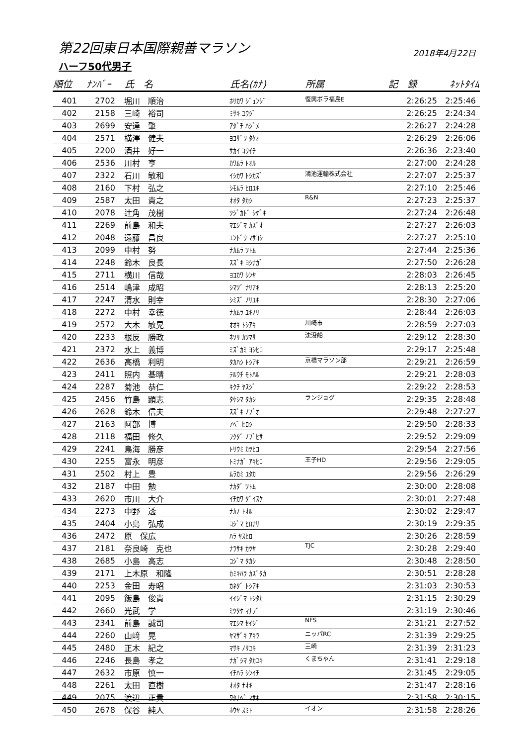第22回東日本国際親善マラソン
2018年4月22日
ハーフ50代男子
| 順位 | ﾅﾝﾊﾞｰ | 氏 名 | 氏名(ｶﾅ) | 所属 | 記 録 | ﾈｯﾄﾀｲﾑ |
| --- | --- | --- | --- | --- | --- | --- |
| 401 | 2702 | 堀川 順治 | ﾎﾘｶﾜ ｼﾞｭﾝｼﾞ | 復興ボラ福島E | 2:26:25 | 2:25:46 |
| 402 | 2158 | 三崎 裕司 | ﾐｻｷ ﾕｳｼﾞ | | 2:26:25 | 2:24:34 |
| 403 | 2699 | 安達 肇 | ｱﾀﾞﾁ ﾊｼﾞﾒ | | 2:26:27 | 2:24:28 |
| 404 | 2571 | 横澤 健夫 | ﾖｺｻﾞﾜ ﾀｹｵ | | 2:26:29 | 2:26:06 |
| 405 | 2200 | 酒井 好一 | ｻｶｲ ｺｳｲﾁ | | 2:26:36 | 2:23:40 |
| 406 | 2536 | 川村 亨 | ｶﾜﾑﾗ ﾄｵﾙ | | 2:27:00 | 2:24:28 |
| 407 | 2322 | 石川 敏和 | ｲｼｶﾜ ﾄｼｶｽﾞ | 鴻池運輸株式会社 | 2:27:07 | 2:25:37 |
| 408 | 2160 | 下村 弘之 | ｼﾓﾑﾗ ﾋﾛﾕｷ | | 2:27:10 | 2:25:46 |
| 409 | 2587 | 太田 貴之 | ｵｵﾀ ﾀｶｼ | R&N | 2:27:23 | 2:25:37 |
| 410 | 2078 | 辻角 茂樹 | ﾂｼﾞｶﾄﾞ ｼｹﾞｷ | | 2:27:24 | 2:26:48 |
| 411 | 2269 | 前島 和夫 | ﾏｴｼﾞﾏ ｶｽﾞｵ | | 2:27:27 | 2:26:03 |
| 412 | 2048 | 遠藤 昌良 | ｴﾝﾄﾞｳ ﾏｻﾖｼ | | 2:27:27 | 2:25:10 |
| 413 | 2099 | 中村 努 | ﾅｶﾑﾗ ﾂﾄﾑ | | 2:27:44 | 2:25:36 |
| 414 | 2248 | 鈴木 良長 | ｽｽﾞｷ ﾖｼﾅｶﾞ | | 2:27:50 | 2:26:28 |
| 415 | 2711 | 横川 信哉 | ﾖｺｶﾜ ｼﾝﾔ | | 2:28:03 | 2:26:45 |
| 416 | 2514 | 嶋津 成昭 | ｼﾏﾂﾞ ﾅﾘｱｷ | | 2:28:13 | 2:25:20 |
| 417 | 2247 | 清水 則幸 | ｼﾐｽﾞ ﾉﾘﾕｷ | | 2:28:30 | 2:27:06 |
| 418 | 2272 | 中村 幸徳 | ﾅｶﾑﾗ ﾕｷﾉﾘ | | 2:28:44 | 2:26:03 |
| 419 | 2572 | 大木 敏晃 | ｵｵｷ ﾄｼｱｷ | 川崎市 | 2:28:59 | 2:27:03 |
| 420 | 2233 | 根反 勝政 | ﾈｿﾘ ｶﾂﾏｻ | 沈没船 | 2:29:12 | 2:28:30 |
| 421 | 2372 | 水上 義博 | ﾐｽﾞｶﾐ ﾖｼﾋﾛ | | 2:29:17 | 2:25:48 |
| 422 | 2636 | 高橋 利明 | ﾀｶﾊｼ ﾄｼｱｷ | 京橋マラソン部 | 2:29:21 | 2:26:59 |
| 423 | 2411 | 照内 基晴 | ﾃﾙｳﾁ ﾓﾄﾊﾙ | | 2:29:21 | 2:28:03 |
| 424 | 2287 | 菊池 恭仁 | ｷｸﾁ ﾔｽｼﾞ | | 2:29:22 | 2:28:53 |
| 425 | 2456 | 竹島 顕志 | ﾀｹｼﾏ ﾀｶｼ | ランジョグ | 2:29:35 | 2:28:48 |
| 426 | 2628 | 鈴木 信夫 | ｽｽﾞｷ ﾉﾌﾞｵ | | 2:29:48 | 2:27:27 |
| 427 | 2163 | 阿部 博 | ｱﾍﾞ ﾋﾛｼ | | 2:29:50 | 2:28:33 |
| 428 | 2118 | 福田 修久 | ﾌｸﾀﾞ ﾉﾌﾞﾋｻ | | 2:29:52 | 2:29:09 |
| 429 | 2241 | 鳥海 勝彦 | ﾄﾘｳﾐ ｶﾂﾋｺ | | 2:29:54 | 2:27:56 |
| 430 | 2255 | 富永 明彦 | ﾄﾐﾅｶﾞ ｱｷﾋｺ | 王子HD | 2:29:56 | 2:29:05 |
| 431 | 2502 | 村上 豊 | ﾑﾗｶﾐ ﾕﾀｶ | | 2:29:56 | 2:26:29 |
| 432 | 2187 | 中田 勉 | ﾅｶﾀﾞ ﾂﾄﾑ | | 2:30:00 | 2:28:08 |
| 433 | 2620 | 市川 大介 | ｲﾁｶﾜ ﾀﾞｲｽｹ | | 2:30:01 | 2:27:48 |
| 434 | 2273 | 中野 透 | ﾅｶﾉ ﾄｵﾙ | | 2:30:02 | 2:29:47 |
| 435 | 2404 | 小島 弘成 | ｺｼﾞﾏ ﾋﾛﾅﾘ | | 2:30:19 | 2:29:35 |
| 436 | 2472 | 原 保広 | ﾊﾗ ﾔｽﾋﾛ | | 2:30:26 | 2:28:59 |
| 437 | 2181 | 奈良崎 克也 | ﾅﾗｻｷ ｶﾂﾔ | TJC | 2:30:28 | 2:29:40 |
| 438 | 2685 | 小島 高志 | ｺｼﾞﾏ ﾀｶｼ | | 2:30:48 | 2:28:50 |
| 439 | 2171 | 上木原 和隆 | ｶﾐｷﾊﾗ ｶｽﾞﾀｶ | | 2:30:51 | 2:28:28 |
| 440 | 2253 | 金田 寿昭 | ｶﾈﾀﾞ ﾄｼｱｷ | | 2:31:03 | 2:30:53 |
| 441 | 2095 | 飯島 俊貴 | ｲｲｼﾞﾏ ﾄｼﾀｶ | | 2:31:15 | 2:30:29 |
| 442 | 2660 | 光武 学 | ﾐﾂﾀｹ ﾏﾅﾌﾞ | | 2:31:19 | 2:30:46 |
| 443 | 2341 | 前島 誠司 | ﾏｴｼﾏ ｾｲｼﾞ | NFS | 2:31:21 | 2:27:52 |
| 444 | 2260 | 山﨑 晃 | ﾔﾏｻﾞｷ ｱｷﾗ | ニッパRC | 2:31:39 | 2:29:25 |
| 445 | 2480 | 正木 紀之 | ﾏｻｷ ﾉﾘﾕｷ | 三崎 | 2:31:39 | 2:31:23 |
| 446 | 2246 | 長島 孝之 | ﾅｶﾞｼﾏ ﾀｶﾕｷ | くまちゃん | 2:31:41 | 2:29:18 |
| 447 | 2632 | 市原 慎一 | ｲﾁﾊﾗ ｼﾝｲﾁ | | 2:31:45 | 2:29:05 |
| 448 | 2261 | 太田 直樹 | ｵｵﾀ ﾅｵｷ | | 2:31:47 | 2:28:16 |
| 449 | 2075 | 渡辺 正貴 | ﾜﾀﾅﾍﾞ ﾏｻｷ | | 2:31:58 | 2:30:15 |
| 450 | 2678 | 保谷 純人 | ﾎｳﾔ ｽﾐﾄ | イオン | 2:31:58 | 2:28:26 |